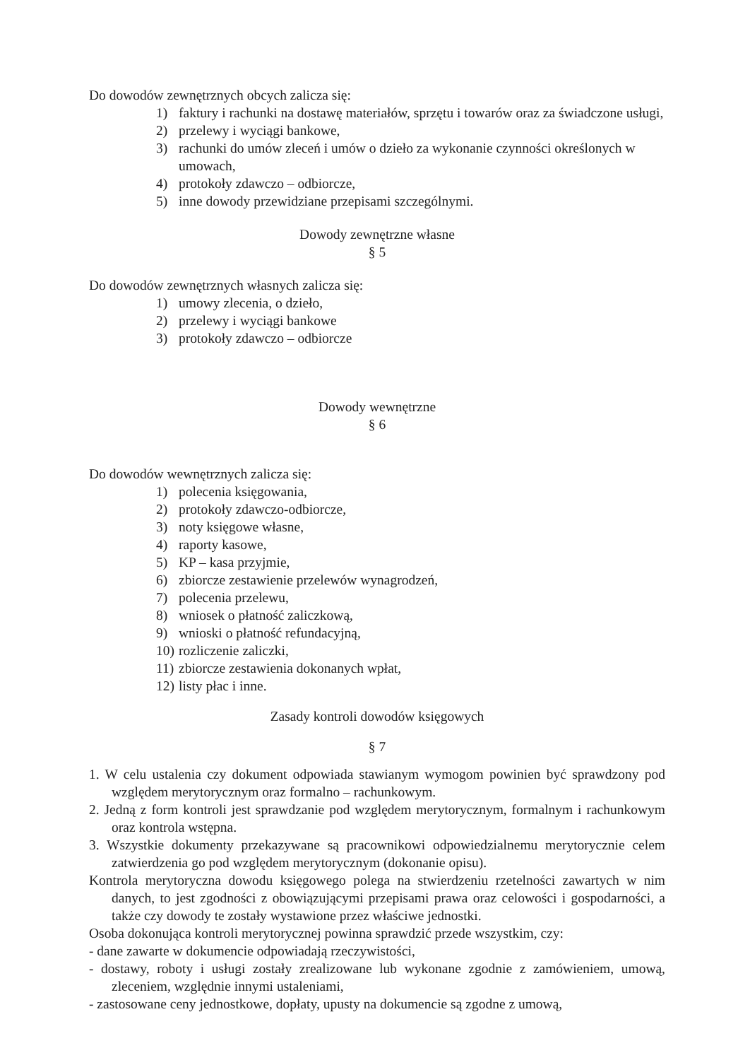Do dowodów zewnętrznych obcych zalicza się:
1) faktury i rachunki na dostawę materiałów, sprzętu i towarów oraz za świadczone usługi,
2) przelewy i wyciągi bankowe,
3) rachunki do umów zleceń i umów o dzieło za wykonanie czynności określonych w umowach,
4) protokoły zdawczo – odbiorcze,
5) inne dowody przewidziane przepisami szczególnymi.
Dowody zewnętrzne własne
§ 5
Do dowodów zewnętrznych własnych zalicza się:
1) umowy zlecenia, o dzieło,
2) przelewy i wyciągi bankowe
3) protokoły zdawczo – odbiorcze
Dowody wewnętrzne
§ 6
Do dowodów wewnętrznych zalicza się:
1) polecenia księgowania,
2) protokoły zdawczo-odbiorcze,
3) noty księgowe własne,
4) raporty kasowe,
5) KP – kasa przyjmie,
6) zbiorcze zestawienie przelewów wynagrodzeń,
7) polecenia przelewu,
8) wniosek o płatność zaliczkową,
9) wnioski o płatność refundacyjną,
10) rozliczenie zaliczki,
11) zbiorcze zestawienia dokonanych wpłat,
12) listy płac i inne.
Zasady kontroli dowodów księgowych
§ 7
1. W celu ustalenia czy dokument odpowiada stawianym wymogom powinien być sprawdzony pod względem merytorycznym oraz formalno – rachunkowym.
2. Jedną z form kontroli jest sprawdzanie pod względem merytorycznym, formalnym i rachunkowym oraz kontrola wstępna.
3. Wszystkie dokumenty przekazywane są pracownikowi odpowiedzialnemu merytorycznie celem zatwierdzenia go pod względem merytorycznym (dokonanie opisu).
Kontrola merytoryczna dowodu księgowego polega na stwierdzeniu rzetelności zawartych w nim danych, to jest zgodności z obowiązującymi przepisami prawa oraz celowości i gospodarności, a także czy dowody te zostały wystawione przez właściwe jednostki.
Osoba dokonująca kontroli merytorycznej powinna sprawdzić przede wszystkim, czy:
- dane zawarte w dokumencie odpowiadają rzeczywistości,
- dostawy, roboty i usługi zostały zrealizowane lub wykonane zgodnie z zamówieniem, umową, zleceniem, względnie innymi ustaleniami,
- zastosowane ceny jednostkowe, dopłaty, upusty na dokumencie są zgodne z umową,